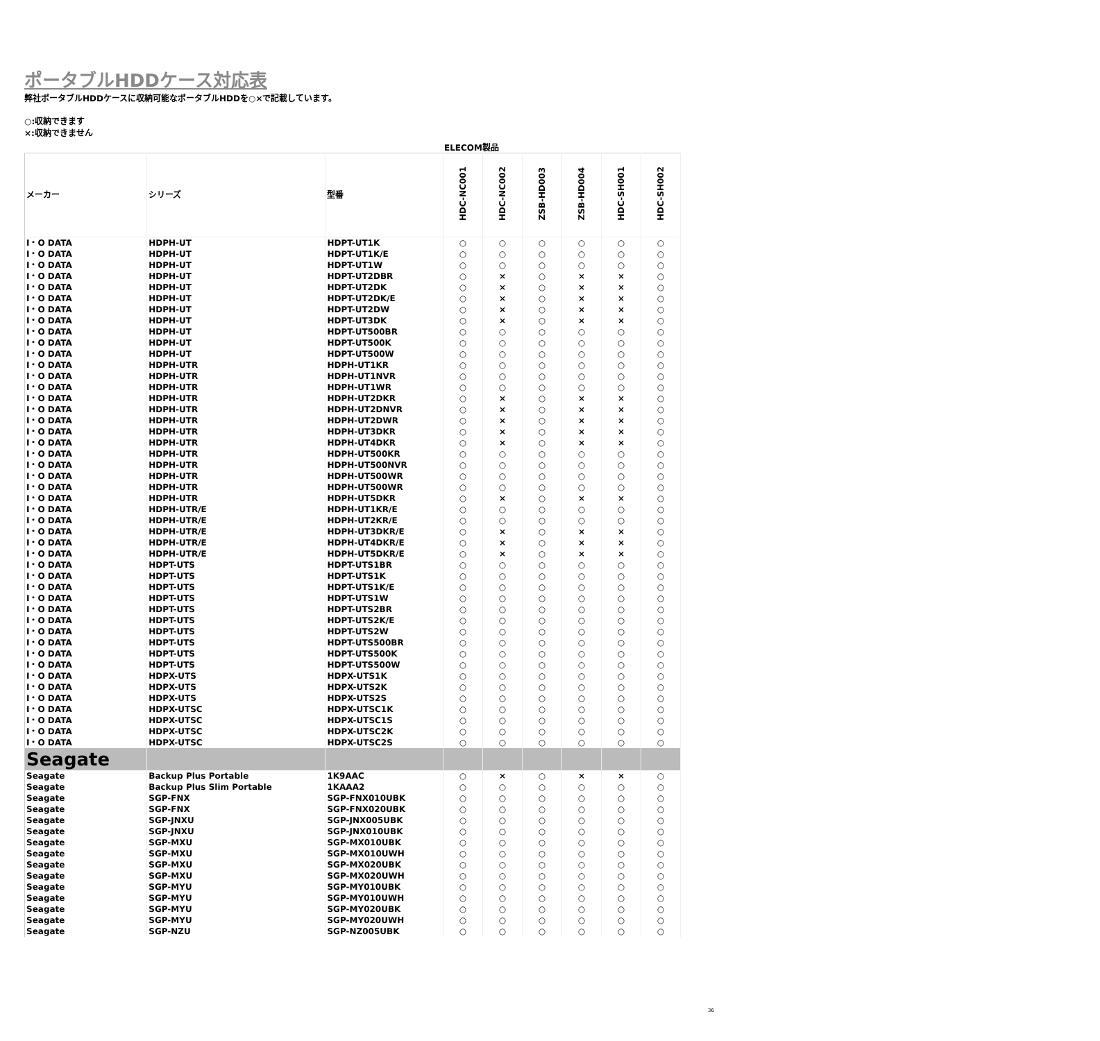ポータブルHDDケース対応表
弊社ポータブルHDDケースに収納可能なポータブルHDDを○×で記載しています。
○:収納できます
×:収納できません
ELECOM製品
| メーカー | シリーズ | 型番 | HDC-NC001 | HDC-NC002 | ZSB-HD003 | ZSB-HD004 | HDC-SH001 | HDC-SH002 |
| --- | --- | --- | --- | --- | --- | --- | --- | --- |
| I・O DATA | HDPH-UT | HDPT-UT1K | ○ | ○ | ○ | ○ | ○ | ○ |
| I・O DATA | HDPH-UT | HDPT-UT1K/E | ○ | ○ | ○ | ○ | ○ | ○ |
| I・O DATA | HDPH-UT | HDPT-UT1W | ○ | ○ | ○ | ○ | ○ | ○ |
| I・O DATA | HDPH-UT | HDPT-UT2DBR | ○ | × | ○ | × | × | ○ |
| I・O DATA | HDPH-UT | HDPT-UT2DK | ○ | × | ○ | × | × | ○ |
| I・O DATA | HDPH-UT | HDPT-UT2DK/E | ○ | × | ○ | × | × | ○ |
| I・O DATA | HDPH-UT | HDPT-UT2DW | ○ | × | ○ | × | × | ○ |
| I・O DATA | HDPH-UT | HDPT-UT3DK | ○ | × | ○ | × | × | ○ |
| I・O DATA | HDPH-UT | HDPT-UT500BR | ○ | ○ | ○ | ○ | ○ | ○ |
| I・O DATA | HDPH-UT | HDPT-UT500K | ○ | ○ | ○ | ○ | ○ | ○ |
| I・O DATA | HDPH-UT | HDPT-UT500W | ○ | ○ | ○ | ○ | ○ | ○ |
| I・O DATA | HDPH-UTR | HDPH-UT1KR | ○ | ○ | ○ | ○ | ○ | ○ |
| I・O DATA | HDPH-UTR | HDPH-UT1NVR | ○ | ○ | ○ | ○ | ○ | ○ |
| I・O DATA | HDPH-UTR | HDPH-UT1WR | ○ | ○ | ○ | ○ | ○ | ○ |
| I・O DATA | HDPH-UTR | HDPH-UT2DKR | ○ | × | ○ | × | × | ○ |
| I・O DATA | HDPH-UTR | HDPH-UT2DNVR | ○ | × | ○ | × | × | ○ |
| I・O DATA | HDPH-UTR | HDPH-UT2DWR | ○ | × | ○ | × | × | ○ |
| I・O DATA | HDPH-UTR | HDPH-UT3DKR | ○ | × | ○ | × | × | ○ |
| I・O DATA | HDPH-UTR | HDPH-UT4DKR | ○ | × | ○ | × | × | ○ |
| I・O DATA | HDPH-UTR | HDPH-UT500KR | ○ | ○ | ○ | ○ | ○ | ○ |
| I・O DATA | HDPH-UTR | HDPH-UT500NVR | ○ | ○ | ○ | ○ | ○ | ○ |
| I・O DATA | HDPH-UTR | HDPH-UT500WR | ○ | ○ | ○ | ○ | ○ | ○ |
| I・O DATA | HDPH-UTR | HDPH-UT500WR | ○ | ○ | ○ | ○ | ○ | ○ |
| I・O DATA | HDPH-UTR | HDPH-UT5DKR | ○ | × | ○ | × | × | ○ |
| I・O DATA | HDPH-UTR/E | HDPH-UT1KR/E | ○ | ○ | ○ | ○ | ○ | ○ |
| I・O DATA | HDPH-UTR/E | HDPH-UT2KR/E | ○ | ○ | ○ | ○ | ○ | ○ |
| I・O DATA | HDPH-UTR/E | HDPH-UT3DKR/E | ○ | × | ○ | × | × | ○ |
| I・O DATA | HDPH-UTR/E | HDPH-UT4DKR/E | ○ | × | ○ | × | × | ○ |
| I・O DATA | HDPH-UTR/E | HDPH-UT5DKR/E | ○ | × | ○ | × | × | ○ |
| I・O DATA | HDPT-UTS | HDPT-UTS1BR | ○ | ○ | ○ | ○ | ○ | ○ |
| I・O DATA | HDPT-UTS | HDPT-UTS1K | ○ | ○ | ○ | ○ | ○ | ○ |
| I・O DATA | HDPT-UTS | HDPT-UTS1K/E | ○ | ○ | ○ | ○ | ○ | ○ |
| I・O DATA | HDPT-UTS | HDPT-UTS1W | ○ | ○ | ○ | ○ | ○ | ○ |
| I・O DATA | HDPT-UTS | HDPT-UTS2BR | ○ | ○ | ○ | ○ | ○ | ○ |
| I・O DATA | HDPT-UTS | HDPT-UTS2K/E | ○ | ○ | ○ | ○ | ○ | ○ |
| I・O DATA | HDPT-UTS | HDPT-UTS2W | ○ | ○ | ○ | ○ | ○ | ○ |
| I・O DATA | HDPT-UTS | HDPT-UTS500BR | ○ | ○ | ○ | ○ | ○ | ○ |
| I・O DATA | HDPT-UTS | HDPT-UTS500K | ○ | ○ | ○ | ○ | ○ | ○ |
| I・O DATA | HDPT-UTS | HDPT-UTS500W | ○ | ○ | ○ | ○ | ○ | ○ |
| I・O DATA | HDPX-UTS | HDPX-UTS1K | ○ | ○ | ○ | ○ | ○ | ○ |
| I・O DATA | HDPX-UTS | HDPX-UTS2K | ○ | ○ | ○ | ○ | ○ | ○ |
| I・O DATA | HDPX-UTS | HDPX-UTS2S | ○ | ○ | ○ | ○ | ○ | ○ |
| I・O DATA | HDPX-UTSC | HDPX-UTSC1K | ○ | ○ | ○ | ○ | ○ | ○ |
| I・O DATA | HDPX-UTSC | HDPX-UTSC1S | ○ | ○ | ○ | ○ | ○ | ○ |
| I・O DATA | HDPX-UTSC | HDPX-UTSC2K | ○ | ○ | ○ | ○ | ○ | ○ |
| I・O DATA | HDPX-UTSC | HDPX-UTSC2S | ○ | ○ | ○ | ○ | ○ | ○ |
| Seagate | | | | | | | | |
| Seagate | Backup Plus Portable | 1K9AAC | ○ | × | ○ | × | × | ○ |
| Seagate | Backup Plus Slim Portable | 1KAAA2 | ○ | ○ | ○ | ○ | ○ | ○ |
| Seagate | SGP-FNX | SGP-FNX010UBK | ○ | ○ | ○ | ○ | ○ | ○ |
| Seagate | SGP-FNX | SGP-FNX020UBK | ○ | ○ | ○ | ○ | ○ | ○ |
| Seagate | SGP-JNXU | SGP-JNX005UBK | ○ | ○ | ○ | ○ | ○ | ○ |
| Seagate | SGP-JNXU | SGP-JNX010UBK | ○ | ○ | ○ | ○ | ○ | ○ |
| Seagate | SGP-MXU | SGP-MX010UBK | ○ | ○ | ○ | ○ | ○ | ○ |
| Seagate | SGP-MXU | SGP-MX010UWH | ○ | ○ | ○ | ○ | ○ | ○ |
| Seagate | SGP-MXU | SGP-MX020UBK | ○ | ○ | ○ | ○ | ○ | ○ |
| Seagate | SGP-MXU | SGP-MX020UWH | ○ | ○ | ○ | ○ | ○ | ○ |
| Seagate | SGP-MYU | SGP-MY010UBK | ○ | ○ | ○ | ○ | ○ | ○ |
| Seagate | SGP-MYU | SGP-MY010UWH | ○ | ○ | ○ | ○ | ○ | ○ |
| Seagate | SGP-MYU | SGP-MY020UBK | ○ | ○ | ○ | ○ | ○ | ○ |
| Seagate | SGP-MYU | SGP-MY020UWH | ○ | ○ | ○ | ○ | ○ | ○ |
| Seagate | SGP-NZU | SGP-NZ005UBK | ○ | ○ | ○ | ○ | ○ | ○ |
36